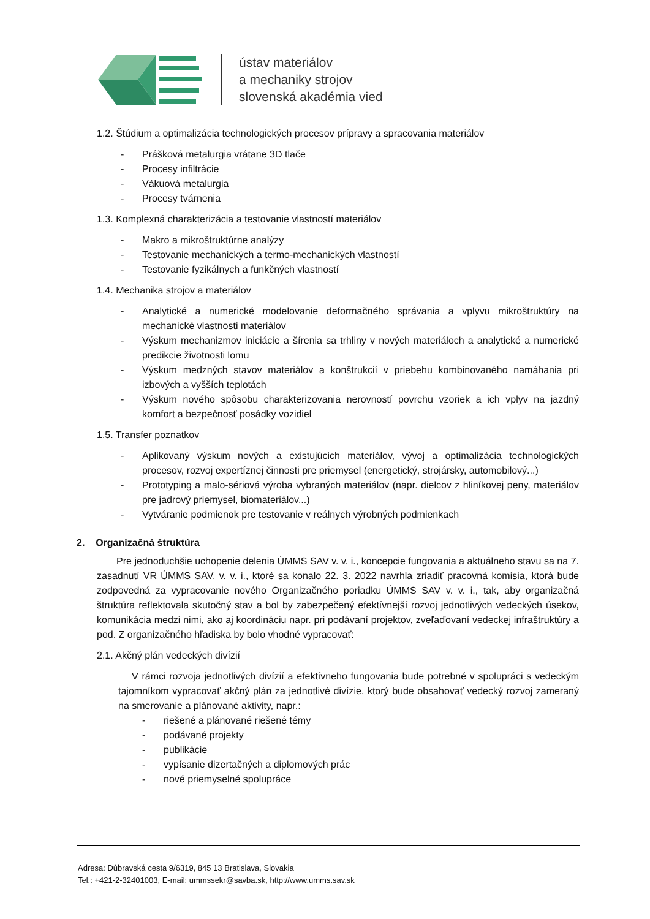ústav materiálov
a mechaniky strojov
slovenská akadémia vied
1.2. Štúdium a optimalizácia technologických procesov prípravy a spracovania materiálov
- Prášková metalurgia vrátane 3D tlače
- Procesy infiltrácie
- Vákuová metalurgia
- Procesy tvárnenia
1.3. Komplexná charakterizácia a testovanie vlastností materiálov
- Makro a mikroštruktúrne analýzy
- Testovanie mechanických a termo-mechanických vlastností
- Testovanie fyzikálnych a funkčných vlastností
1.4. Mechanika strojov a materiálov
- Analytické a numerické modelovanie deformačného správania a vplyvu mikroštruktúry na mechanické vlastnosti materiálov
- Výskum mechanizmov iniciácie a šírenia sa trhliny v nových materiáloch a analytické a numerické predikcie životnosti lomu
- Výskum medzných stavov materiálov a konštrukcií v priebehu kombinovaného namáhania pri izbových a vyšších teplotách
- Výskum nového spôsobu charakterizovania nerovností povrchu vzoriek a ich vplyv na jazdný komfort a bezpečnosť posádky vozidiel
1.5. Transfer poznatkov
- Aplikovaný výskum nových a existujúcich materiálov, vývoj a optimalizácia technologických procesov, rozvoj expertíznej činnosti pre priemysel (energetický, strojársky, automobilový...)
- Prototyping a malo-sériová výroba vybraných materiálov (napr. dielcov z hliníkovej peny, materiálov pre jadrový priemysel, biomateriálov...)
- Vytváranie podmienok pre testovanie v reálnych výrobných podmienkach
2. Organizačná štruktúra
Pre jednoduchšie uchopenie delenia ÚMMS SAV v. v. i., koncepcie fungovania a aktuálneho stavu sa na 7. zasadnutí VR ÚMMS SAV, v. v. i., ktoré sa konalo 22. 3. 2022 navrhla zriadiť pracovná komisia, ktorá bude zodpovedná za vypracovanie nového Organizačného poriadku ÚMMS SAV v. v. i., tak, aby organizačná štruktúra reflektovala skutočný stav a bol by zabezpečený efektívnejší rozvoj jednotlivých vedeckých úsekov, komunikácia medzi nimi, ako aj koordináciu napr. pri podávaní projektov, zveľaďovaní vedeckej infraštruktúry a pod. Z organizačného hľadiska by bolo vhodné vypracovať:
2.1. Akčný plán vedeckých divízií
V rámci rozvoja jednotlivých divízií a efektívneho fungovania bude potrebné v spolupráci s vedeckým tajomníkom vypracovať akčný plán za jednotlivé divízie, ktorý bude obsahovať vedecký rozvoj zameraný na smerovanie a plánované aktivity, napr.:
- riešené a plánované riešené témy
- podávané projekty
- publikácie
- vypísanie dizertačných a diplomových prác
- nové priemyselné spolupráce
Adresa: Dúbravská cesta 9/6319, 845 13 Bratislava, Slovakia
Tel.: +421-2-32401003, E-mail: ummssekr@savba.sk, http://www.umms.sav.sk